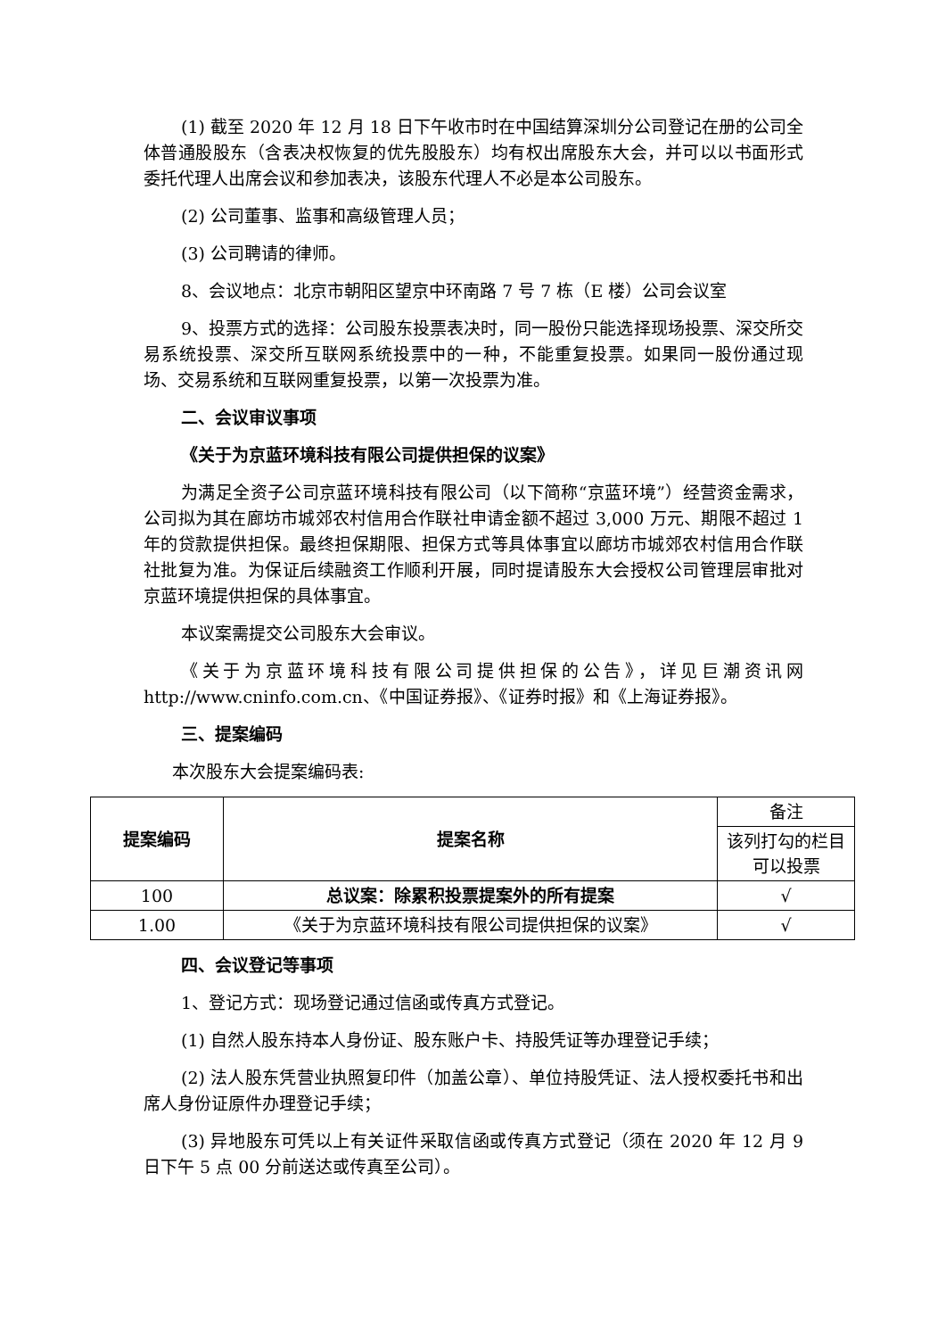(1) 截至 2020 年 12 月 18 日下午收市时在中国结算深圳分公司登记在册的公司全体普通股股东（含表决权恢复的优先股股东）均有权出席股东大会，并可以以书面形式委托代理人出席会议和参加表决，该股东代理人不必是本公司股东。
(2) 公司董事、监事和高级管理人员；
(3) 公司聘请的律师。
8、会议地点：北京市朝阳区望京中环南路 7 号 7 栋（E 楼）公司会议室
9、投票方式的选择：公司股东投票表决时，同一股份只能选择现场投票、深交所交易系统投票、深交所互联网系统投票中的一种，不能重复投票。如果同一股份通过现场、交易系统和互联网重复投票，以第一次投票为准。
二、会议审议事项
《关于为京蓝环境科技有限公司提供担保的议案》
为满足全资子公司京蓝环境科技有限公司（以下简称“京蓝环境”）经营资金需求，公司拟为其在廊坊市城郊农村信用合作联社申请金额不超过 3,000 万元、期限不超过 1 年的贷款提供担保。最终担保期限、担保方式等具体事宜以廊坊市城郊农村信用合作联社批复为准。为保证后续融资工作顺利开展，同时提请股东大会授权公司管理层审批对京蓝环境提供担保的具体事宜。
本议案需提交公司股东大会审议。
《关于为京蓝环境科技有限公司提供担保的公告》，详见巨潮资讯网 http://www.cninfo.com.cn、《中国证券报》、《证券时报》和《上海证券报》。
三、提案编码
本次股东大会提案编码表:
| 提案编码 | 提案名称 | 备注 |
| | | 该列打勾的栏目可以投票 |
| 100 | 总议案：除累积投票提案外的所有提案 | √ |
| 1.00 | 《关于为京蓝环境科技有限公司提供担保的议案》 | √ |
四、会议登记等事项
1、登记方式：现场登记通过信函或传真方式登记。
(1) 自然人股东持本人身份证、股东账户卡、持股凭证等办理登记手续；
(2) 法人股东凭营业执照复印件（加盖公章）、单位持股凭证、法人授权委托书和出席人身份证原件办理登记手续；
(3) 异地股东可凭以上有关证件采取信函或传真方式登记（须在 2020 年 12 月 9 日下午 5 点 00 分前送达或传真至公司）。